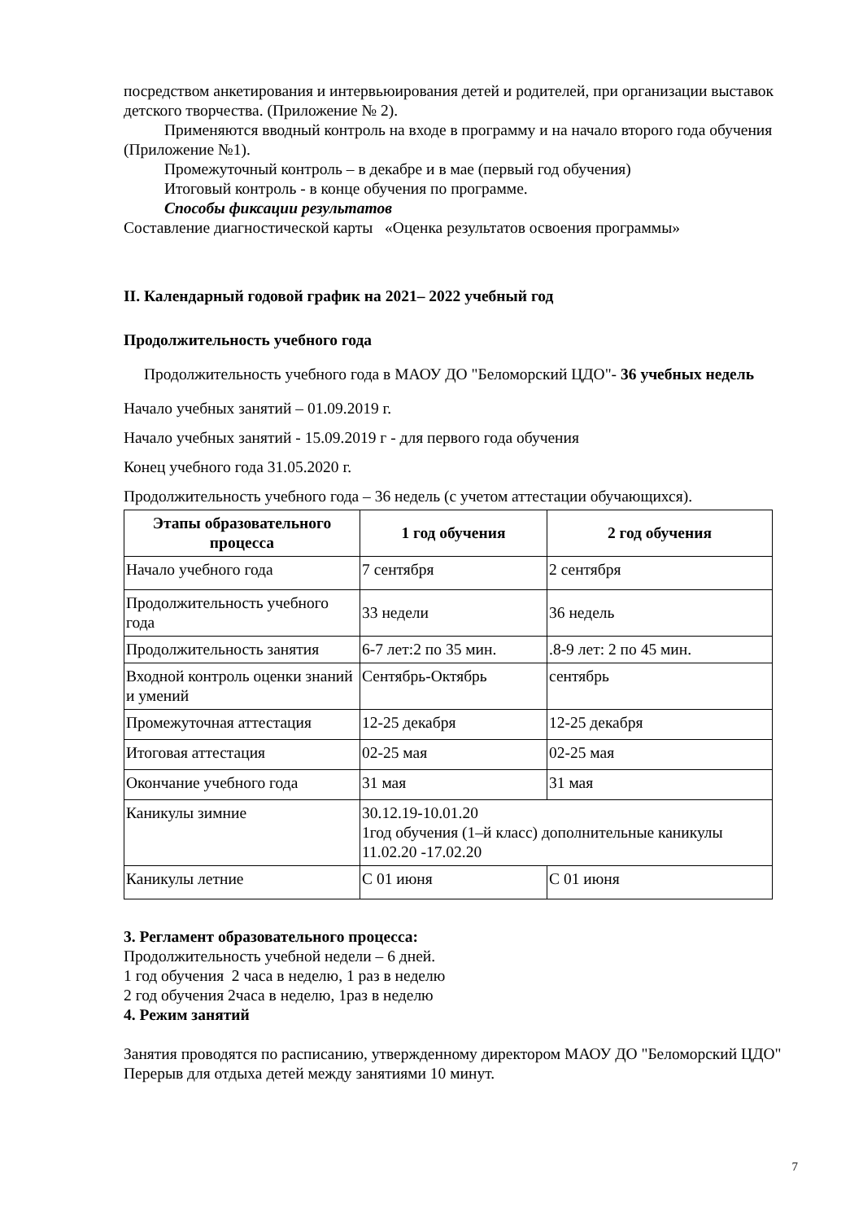посредством анкетирования и интервьюирования детей и родителей, при организации выставок детского творчества. (Приложение № 2).
Применяются вводный контроль на входе в программу и на начало второго года обучения (Приложение №1).
Промежуточный контроль – в декабре и в мае (первый год обучения)
Итоговый контроль - в конце обучения по программе.
Способы фиксации результатов
Составление диагностической карты «Оценка результатов освоения программы»
II. Календарный годовой график на 2021– 2022 учебный год
Продолжительность учебного года
Продолжительность учебного года в МАОУ ДО "Беломорский ЦДО"- 36 учебных недель
Начало учебных занятий – 01.09.2019 г.
Начало учебных занятий - 15.09.2019 г - для первого года обучения
Конец учебного года 31.05.2020 г.
Продолжительность учебного года – 36 недель (с учетом аттестации обучающихся).
| Этапы образовательного процесса | 1 год обучения | 2 год обучения |
| --- | --- | --- |
| Начало учебного года | 7 сентября | 2 сентября |
| Продолжительность учебного года | 33 недели | 36 недель |
| Продолжительность занятия | 6-7 лет:2 по 35 мин. | .8-9 лет: 2 по 45 мин. |
| Входной контроль оценки знаний и умений | Сентябрь-Октябрь | сентябрь |
| Промежуточная аттестация | 12-25 декабря | 12-25 декабря |
| Итоговая аттестация | 02-25 мая | 02-25 мая |
| Окончание учебного года | 31 мая | 31 мая |
| Каникулы зимние | 30.12.19-10.01.20 1год обучения (1–й класс) дополнительные каникулы 11.02.20 -17.02.20 | |
| Каникулы летние | С 01 июня | С 01 июня |
3. Регламент образовательного процесса:
Продолжительность учебной недели – 6 дней.
1 год обучения 2 часа в неделю, 1 раз в неделю
2 год обучения 2часа в неделю, 1раз в неделю
4. Режим занятий
Занятия проводятся по расписанию, утвержденному директором МАОУ ДО "Беломорский ЦДО"
Перерыв для отдыха детей между занятиями 10 минут.
7